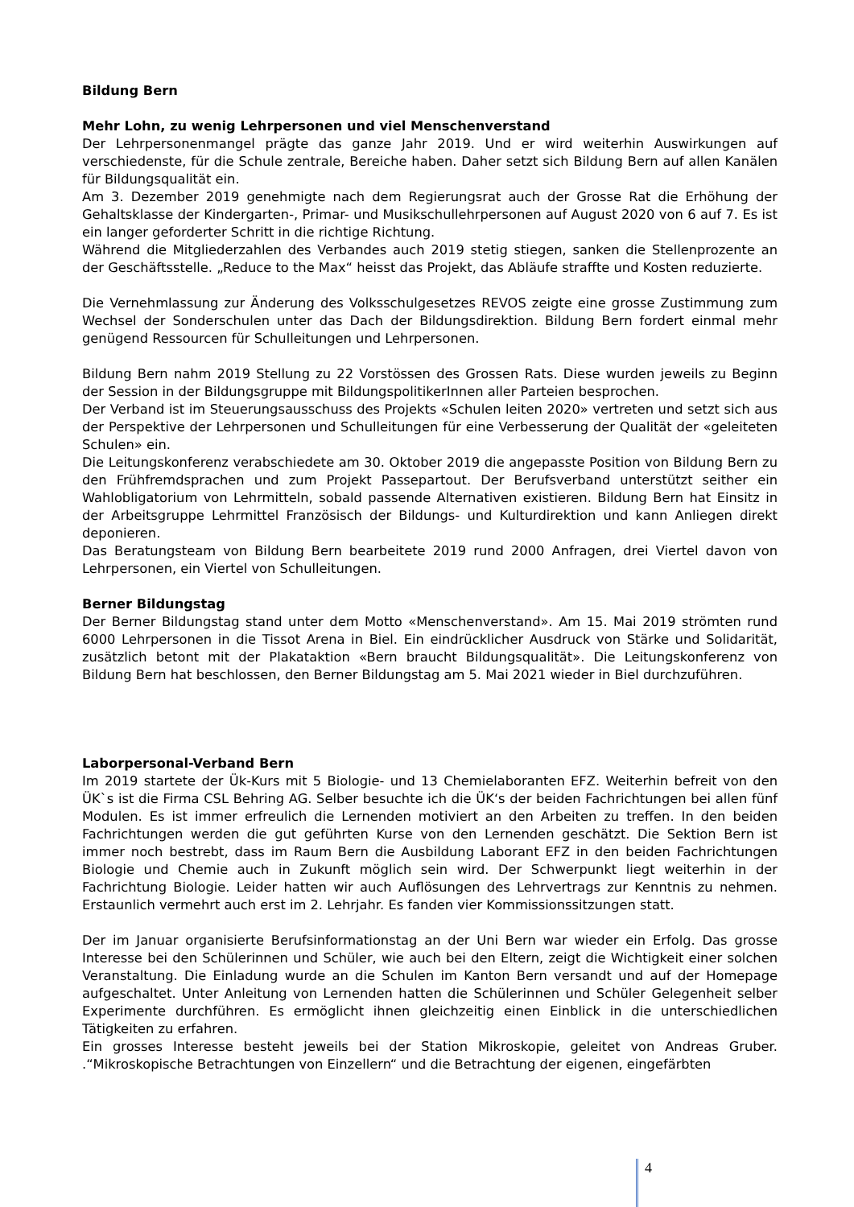Bildung Bern
Mehr Lohn, zu wenig Lehrpersonen und viel Menschenverstand
Der Lehrpersonenmangel prägte das ganze Jahr 2019. Und er wird weiterhin Auswirkungen auf verschiedenste, für die Schule zentrale, Bereiche haben. Daher setzt sich Bildung Bern auf allen Kanälen für Bildungsqualität ein.
Am 3. Dezember 2019 genehmigte nach dem Regierungsrat auch der Grosse Rat die Erhöhung der Gehaltsklasse der Kindergarten-, Primar- und Musikschullehrpersonen auf August 2020 von 6 auf 7. Es ist ein langer geforderter Schritt in die richtige Richtung.
Während die Mitgliederzahlen des Verbandes auch 2019 stetig stiegen, sanken die Stellen­prozente an der Geschäftsstelle. „Reduce to the Max“ heisst das Projekt, das Abläufe straffte und Kosten reduzierte.
Die Vernehmlassung zur Änderung des Volksschulgesetzes REVOS zeigte eine grosse Zu­stimmung zum Wechsel der Sonderschulen unter das Dach der Bildungsdirektion. Bildung Bern fordert einmal mehr genügend Ressourcen für Schulleitungen und Lehrpersonen.
Bildung Bern nahm 2019 Stellung zu 22 Vorstössen des Grossen Rats. Diese wurden jeweils zu Beginn der Session in der Bildungsgruppe mit BildungspolitikerInnen aller Parteien besprochen.
Der Verband ist im Steuerungsausschuss des Projekts «Schulen leiten 2020» vertreten und setzt sich aus der Perspektive der Lehrpersonen und Schulleitungen für eine Verbesserung der Qualität der «geleiteten Schulen» ein.
Die Leitungskonferenz verabschiedete am 30. Oktober 2019 die angepasste Position von Bildung Bern zu den Frühfremdsprachen und zum Projekt Passepartout. Der Berufsverband unterstützt seither ein Wahlobligatorium von Lehrmitteln, sobald passende Alternativen existieren. Bildung Bern hat Einsitz in der Arbeitsgruppe Lehrmittel Französisch der Bildungs- und Kulturdirektion und kann Anliegen direkt deponieren.
Das Beratungsteam von Bildung Bern bearbeitete 2019 rund 2000 Anfragen, drei Viertel davon von Lehrpersonen, ein Viertel von Schulleitungen.
Berner Bildungstag
Der Berner Bildungstag stand unter dem Motto «Menschenverstand». Am 15. Mai 2019 strömten rund 6000 Lehrpersonen in die Tissot Arena in Biel. Ein eindrücklicher Ausdruck von Stärke und Solidarität, zusätzlich betont mit der Plakataktion «Bern braucht Bildungsqualität». Die Leitungskonferenz von Bildung Bern hat beschlossen, den Berner Bildungstag am 5. Mai 2021 wieder in Biel durchzuführen.
Laborpersonal-Verband Bern
Im 2019 startete der Ük-Kurs mit 5 Biologie- und 13 Chemielaboranten EFZ. Weiterhin befreit von den ÜK`s ist die Firma CSL Behring AG. Selber besuchte ich die ÜK‘s der beiden Fachrichtungen bei allen fünf Modulen. Es ist immer erfreulich die Lernenden motiviert an den Arbeiten zu treffen. In den beiden Fachrichtungen werden die gut geführten Kurse von den Lernenden geschätzt. Die Sektion Bern ist immer noch bestrebt, dass im Raum Bern die Ausbildung Laborant EFZ in den beiden Fachrichtungen Biologie und Chemie auch in Zukunft möglich sein wird. Der Schwerpunkt liegt weiterhin in der Fachrichtung Biologie. Leider hatten wir auch Auflösungen des Lehrvertrags zur Kenntnis zu nehmen. Erstaunlich vermehrt auch erst im 2. Lehrjahr. Es fanden vier Kommissionssitzungen statt.
Der im Januar organisierte Berufsinformationstag an der Uni Bern war wieder ein Erfolg. Das grosse Interesse bei den Schülerinnen und Schüler, wie auch bei den Eltern, zeigt die Wichtigkeit einer solchen Veranstaltung. Die Einladung wurde an die Schulen im Kanton Bern versandt und auf der Homepage aufgeschaltet. Unter Anleitung von Lernenden hatten die Schülerinnen und Schüler Gelegenheit selber Experimente durchführen. Es ermöglicht ihnen gleichzeitig einen Einblick in die unterschiedlichen Tätigkeiten zu erfahren.
Ein grosses Interesse besteht jeweils bei der Station Mikroskopie, geleitet von Andreas Gruber. .“Mikroskopische Betrachtungen von Einzellern“ und die Betrachtung der eigenen, eingefärbten
4